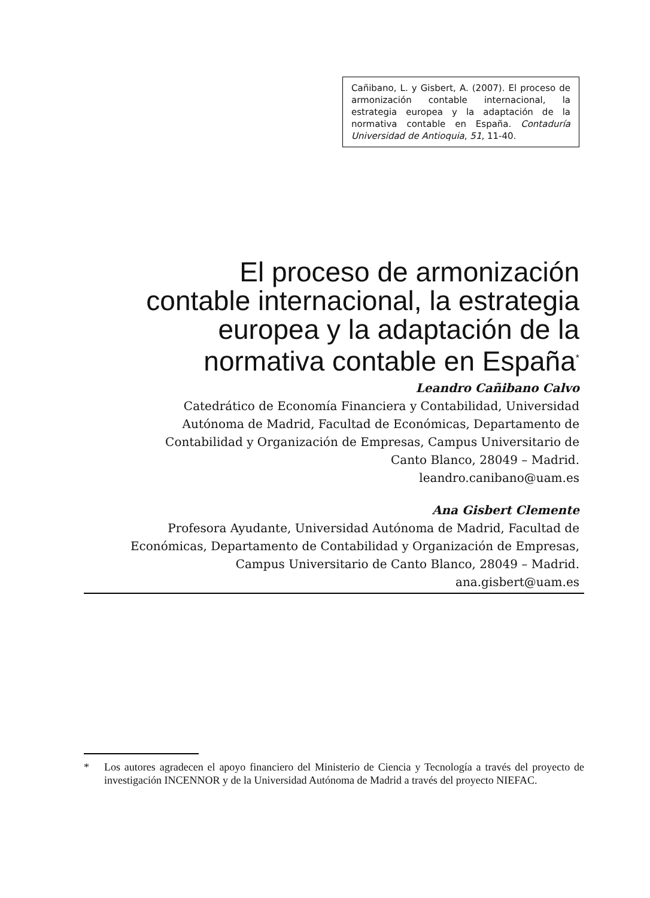Cañibano, L. y Gisbert, A. (2007). El proceso de armonización contable internacional, la estrategia europea y la adaptación de la normativa contable en España. Contaduría Universidad de Antioquia, 51, 11-40.
El proceso de armonización
contable internacional, la estrategia
europea y la adaptación de la
normativa contable en España<sup>*</sup>
Leandro Cañibano Calvo
Catedrático de Economía Financiera y Contabilidad, Universidad
Autónoma de Madrid, Facultad de Económicas, Departamento de
Contabilidad y Organización de Empresas, Campus Universitario de
Canto Blanco, 28049 – Madrid.
leandro.canibano@uam.es
Ana Gisbert Clemente
Profesora Ayudante, Universidad Autónoma de Madrid, Facultad de
Económicas, Departamento de Contabilidad y Organización de Empresas,
Campus Universitario de Canto Blanco, 28049 – Madrid.
ana.gisbert@uam.es
* Los autores agradecen el apoyo financiero del Ministerio de Ciencia y Tecnología a través del proyecto de investigación INCENNOR y de la Universidad Autónoma de Madrid a través del proyecto NIEFAC.